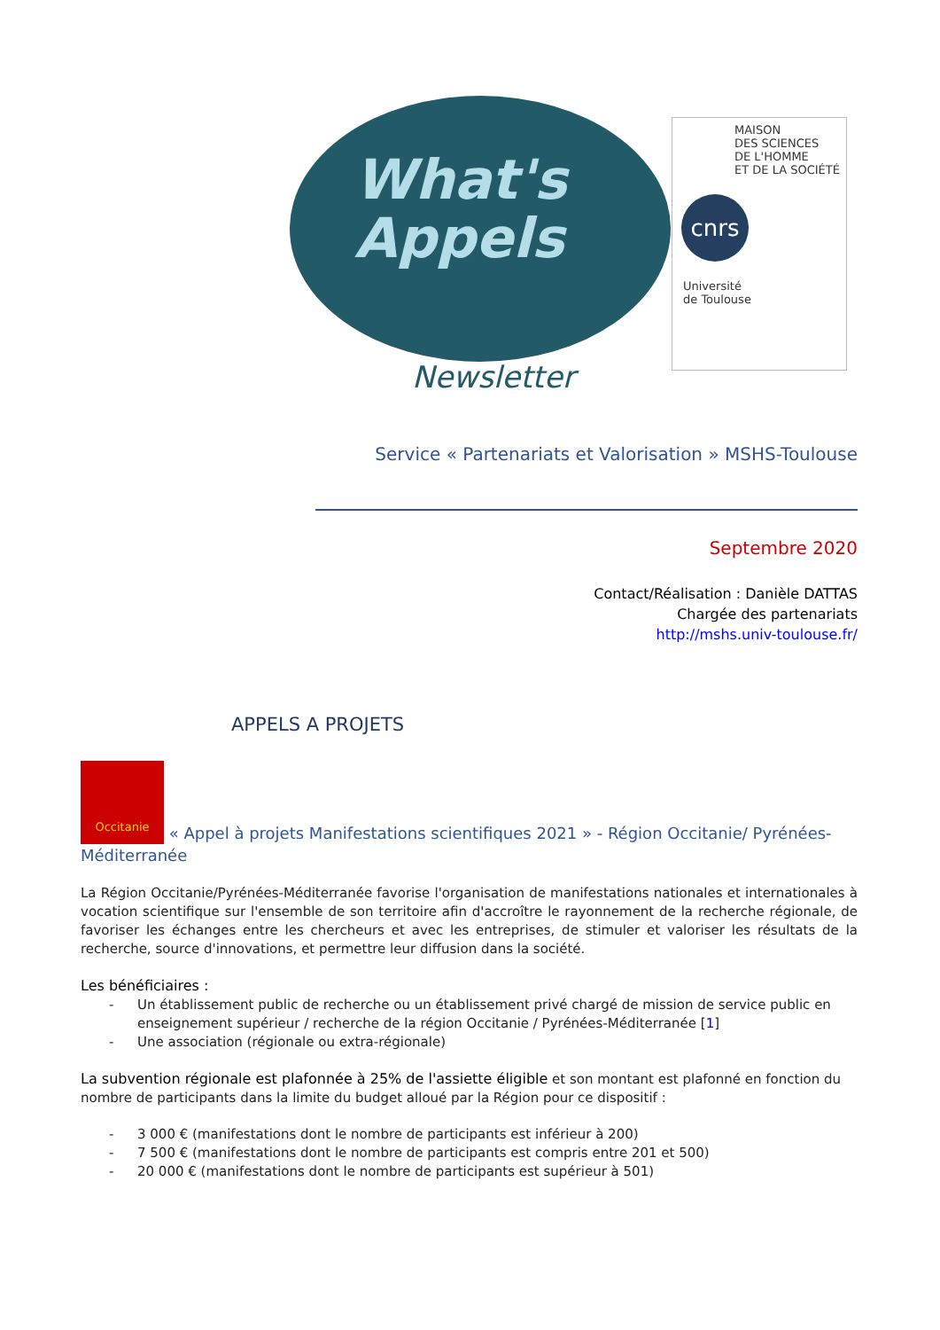What's
Appels
Newsletter
MAISON
DES SCIENCES
DE L'HOMME
ET DE LA SOCIÉTÉ
cnrs
Université
de Toulouse
Service « Partenariats et Valorisation » MSHS-Toulouse
Septembre 2020
Contact/Réalisation : Danièle DATTAS
Chargée des partenariats
http://mshs.univ-toulouse.fr/
APPELS A PROJETS
Occitanie « Appel à projets Manifestations scientifiques 2021 » - Région Occitanie/ Pyrénées-Méditerranée
La Région Occitanie/Pyrénées-Méditerranée favorise l'organisation de manifestations nationales et internationales à vocation scientifique sur l'ensemble de son territoire afin d'accroître le rayonnement de la recherche régionale, de favoriser les échanges entre les chercheurs et avec les entreprises, de stimuler et valoriser les résultats de la recherche, source d'innovations, et permettre leur diffusion dans la société.
Les bénéficiaires :
- Un établissement public de recherche ou un établissement privé chargé de mission de service public en enseignement supérieur / recherche de la région Occitanie / Pyrénées-Méditerranée [1]
- Une association (régionale ou extra-régionale)
La subvention régionale est plafonnée à 25% de l'assiette éligible et son montant est plafonné en fonction du nombre de participants dans la limite du budget alloué par la Région pour ce dispositif :
- 3 000 € (manifestations dont le nombre de participants est inférieur à 200)
- 7 500 € (manifestations dont le nombre de participants est compris entre 201 et 500)
- 20 000 € (manifestations dont le nombre de participants est supérieur à 501)